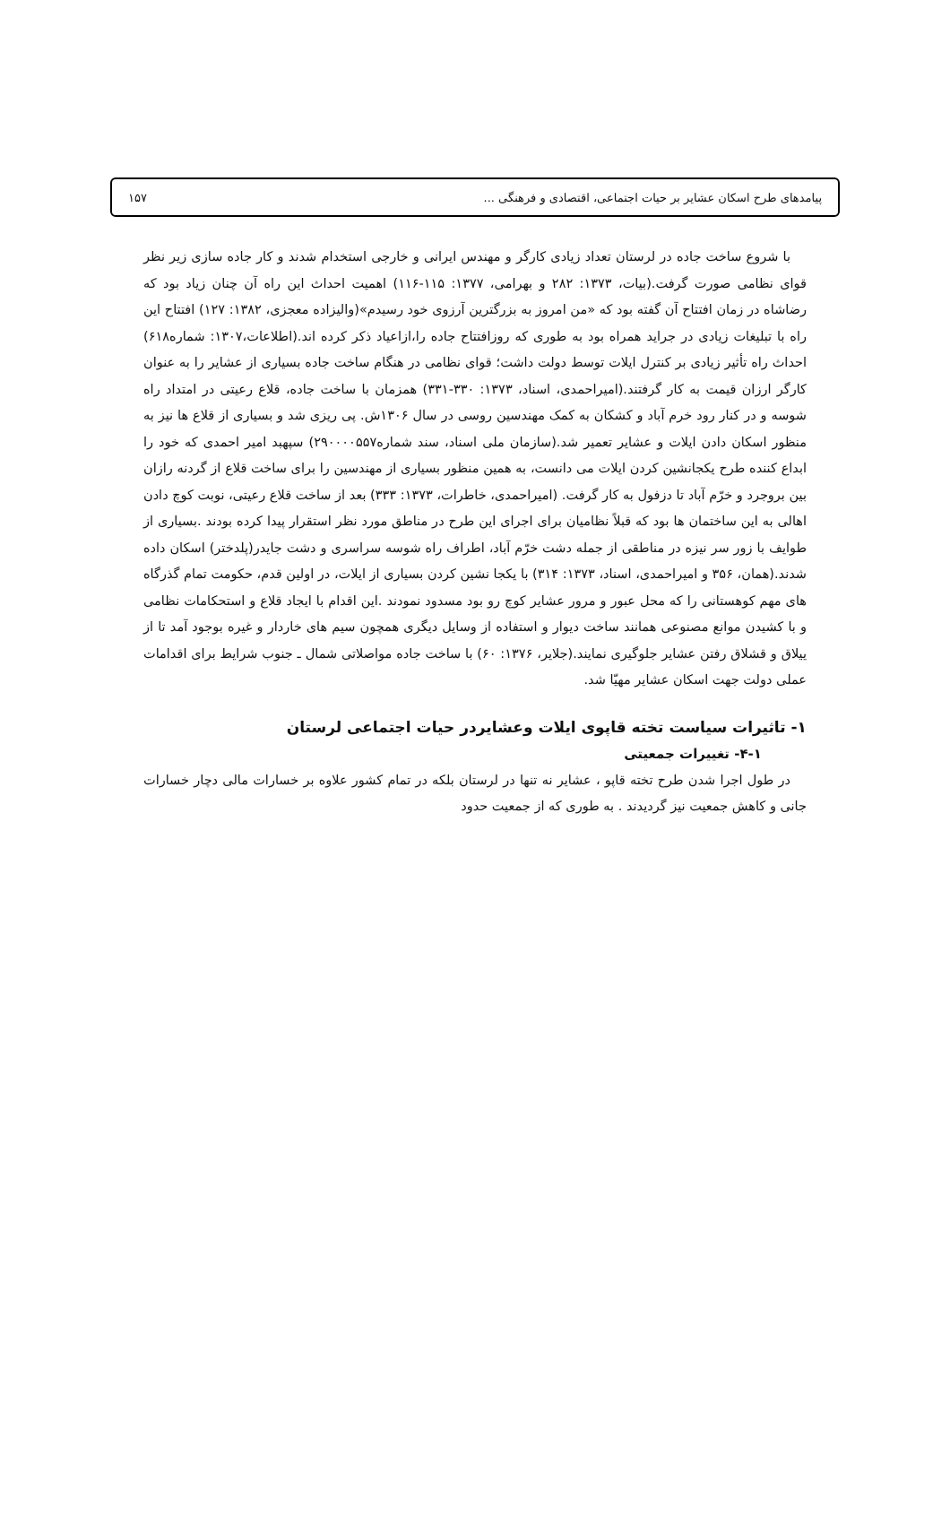پیامدهای طرح اسکان عشایر بر حیات اجتماعی، اقتصادی و فرهنگی ... ۱۵۷
با شروع ساخت جاده در لرستان تعداد زیادی کارگر و مهندس ایرانی و خارجی استخدام شدند و کار جاده سازی زیر نظر قوای نظامی صورت گرفت.(بیات، ۱۳۷۳: ۲۸۲ و بهرامی، ۱۳۷۷: ۱۱۵-۱۱۶) اهمیت احداث این راه آن چنان زیاد بود که رضاشاه در زمان افتتاح آن گفته بود که «من امروز به بزرگترین آرزوی خود رسیدم»(والیزاده معجزی، ۱۳۸۲: ۱۲۷) افتتاح این راه با تبلیغات زیادی در جراید همراه بود به طوری که روزافتتاح جاده را،ازاعیاد ذکر کرده اند.(اطلاعات،۱۳۰۷: شماره۶۱۸) احداث راه تأثیر زیادی بر کنترل ایلات توسط دولت داشت؛ قوای نظامی در هنگام ساخت جاده بسیاری از عشایر را به عنوان کارگر ارزان قیمت به کار گرفتند.(امیراحمدی، اسناد، ۱۳۷۳: ۳۳۰-۳۳۱) همزمان با ساخت جاده، قلاع رعیتی در امتداد راه شوسه و در کنار رود خرم آباد و کشکان به کمک مهندسین روسی در سال ۱۳۰۶ش. پی ریزی شد و بسیاری از قلاع ها نیز به منظور اسکان دادن ایلات و عشایر تعمیر شد.(سازمان ملی اسناد، سند شماره۲۹۰۰۰۰۵۵۷) سپهبد امیر احمدی که خود را ابداع کننده طرح یکجانشین کردن ایلات می دانست، به همین منظور بسیاری از مهندسین را برای ساخت قلاع از گردنه رازان بین بروجرد و خرّم آباد تا دزفول به کار گرفت. (امیراحمدی، خاطرات، ۱۳۷۳: ۳۳۳) بعد از ساخت قلاع رعیتی، نوبت کوچ دادن اهالی به این ساختمان ها بود که قبلاً نظامیان برای اجرای این طرح در مناطق مورد نظر استقرار پیدا کرده بودند .بسیاری از طوایف با زور سر نیزه در مناطقی از جمله دشت خرّم آباد، اطراف راه شوسه سراسری و دشت جایدر(پلدختر) اسکان داده شدند.(همان، ۳۵۶ و امیراحمدی، اسناد، ۱۳۷۳: ۳۱۴) با یکجا نشین کردن بسیاری از ایلات، در اولین قدم، حکومت تمام گذرگاه های مهم کوهستانی را که محل عبور و مرور عشایر کوچ رو بود مسدود نمودند .این اقدام با ایجاد قلاع و استحکامات نظامی و با کشیدن موانع مصنوعی همانند ساخت دیوار و استفاده از وسایل دیگری همچون سیم های خاردار و غیره بوجود آمد تا از ییلاق و قشلاق رفتن عشایر جلوگیری نمایند.(جلایر، ۱۳۷۶: ۶۰) با ساخت جاده مواصلاتی شمال ـ جنوب شرایط برای اقدامات عملی دولت جهت اسکان عشایر مهیّا شد.
۱- تاثیرات سیاست تخته قاپوی ایلات وعشایردر حیات اجتماعی لرستان
۴-۱- تغییرات جمعیتی
در طول اجرا شدن طرح تخته قاپو ، عشایر نه تنها در لرستان بلکه در تمام کشور علاوه بر خسارات مالی دچار خسارات جانی و کاهش جمعیت نیز گردیدند . به طوری که از جمعیت حدود